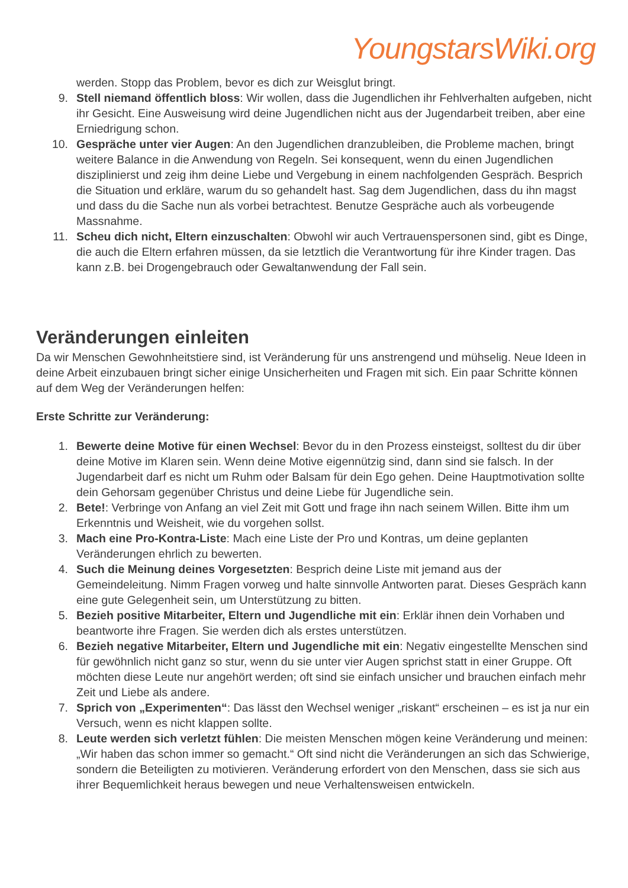YoungstarsWiki.org
werden. Stopp das Problem, bevor es dich zur Weisglut bringt.
9. Stell niemand öffentlich bloss: Wir wollen, dass die Jugendlichen ihr Fehlverhalten aufgeben, nicht ihr Gesicht. Eine Ausweisung wird deine Jugendlichen nicht aus der Jugendarbeit treiben, aber eine Erniedrigung schon.
10. Gespräche unter vier Augen: An den Jugendlichen dranzubleiben, die Probleme machen, bringt weitere Balance in die Anwendung von Regeln. Sei konsequent, wenn du einen Jugendlichen disziplinierst und zeig ihm deine Liebe und Vergebung in einem nachfolgenden Gespräch. Besprich die Situation und erkläre, warum du so gehandelt hast. Sag dem Jugendlichen, dass du ihn magst und dass du die Sache nun als vorbei betrachtest. Benutze Gespräche auch als vorbeugende Massnahme.
11. Scheu dich nicht, Eltern einzuschalten: Obwohl wir auch Vertrauenspersonen sind, gibt es Dinge, die auch die Eltern erfahren müssen, da sie letztlich die Verantwortung für ihre Kinder tragen. Das kann z.B. bei Drogengebrauch oder Gewaltanwendung der Fall sein.
Veränderungen einleiten
Da wir Menschen Gewohnheitstiere sind, ist Veränderung für uns anstrengend und mühselig. Neue Ideen in deine Arbeit einzubauen bringt sicher einige Unsicherheiten und Fragen mit sich. Ein paar Schritte können auf dem Weg der Veränderungen helfen:
Erste Schritte zur Veränderung:
1. Bewerte deine Motive für einen Wechsel: Bevor du in den Prozess einsteigst, solltest du dir über deine Motive im Klaren sein. Wenn deine Motive eigennützig sind, dann sind sie falsch. In der Jugendarbeit darf es nicht um Ruhm oder Balsam für dein Ego gehen. Deine Hauptmotivation sollte dein Gehorsam gegenüber Christus und deine Liebe für Jugendliche sein.
2. Bete!: Verbringe von Anfang an viel Zeit mit Gott und frage ihn nach seinem Willen. Bitte ihm um Erkenntnis und Weisheit, wie du vorgehen sollst.
3. Mach eine Pro-Kontra-Liste: Mach eine Liste der Pro und Kontras, um deine geplanten Veränderungen ehrlich zu bewerten.
4. Such die Meinung deines Vorgesetzten: Besprich deine Liste mit jemand aus der Gemeindeleitung. Nimm Fragen vorweg und halte sinnvolle Antworten parat. Dieses Gespräch kann eine gute Gelegenheit sein, um Unterstützung zu bitten.
5. Bezieh positive Mitarbeiter, Eltern und Jugendliche mit ein: Erklär ihnen dein Vorhaben und beantworte ihre Fragen. Sie werden dich als erstes unterstützen.
6. Bezieh negative Mitarbeiter, Eltern und Jugendliche mit ein: Negativ eingestellte Menschen sind für gewöhnlich nicht ganz so stur, wenn du sie unter vier Augen sprichst statt in einer Gruppe. Oft möchten diese Leute nur angehört werden; oft sind sie einfach unsicher und brauchen einfach mehr Zeit und Liebe als andere.
7. Sprich von „Experimenten“: Das lässt den Wechsel weniger „riskant“ erscheinen – es ist ja nur ein Versuch, wenn es nicht klappen sollte.
8. Leute werden sich verletzt fühlen: Die meisten Menschen mögen keine Veränderung und meinen: „Wir haben das schon immer so gemacht.“ Oft sind nicht die Veränderungen an sich das Schwierige, sondern die Beteiligten zu motivieren. Veränderung erfordert von den Menschen, dass sie sich aus ihrer Bequemlichkeit heraus bewegen und neue Verhaltensweisen entwickeln.